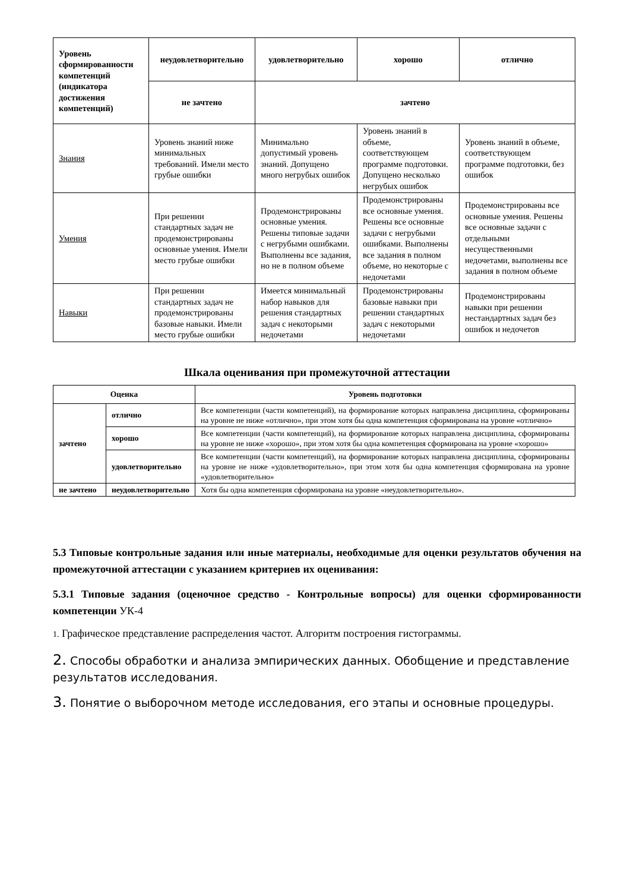| Уровень сформированности компетенций (индикатора достижения компетенций) | неудовлетворительно | удовлетворительно | хорошо | отлично |
| --- | --- | --- | --- | --- |
| | не зачтено | зачтено | | |
| Знания | Уровень знаний ниже минимальных требований. Имели место грубые ошибки | Минимально допустимый уровень знаний. Допущено много негрубых ошибок | Уровень знаний в объеме, соответствующем программе подготовки. Допущено несколько негрубых ошибок | Уровень знаний в объеме, соответствующем программе подготовки, без ошибок |
| Умения | При решении стандартных задач не продемонстрированы основные умения. Имели место грубые ошибки | Продемонстрированы основные умения. Решены типовые задачи с негрубыми ошибками. Выполнены все задания, но не в полном объеме | Продемонстрированы все основные умения. Решены все основные задачи с негрубыми ошибками. Выполнены все задания в полном объеме, но некоторые с недочетами | Продемонстрированы все основные умения. Решены все основные задачи с отдельными несущественными недочетами, выполнены все задания в полном объеме |
| Навыки | При решении стандартных задач не продемонстрированы базовые навыки. Имели место грубые ошибки | Имеется минимальный набор навыков для решения стандартных задач с некоторыми недочетами | Продемонстрированы базовые навыки при решении стандартных задач с некоторыми недочетами | Продемонстрированы навыки при решении нестандартных задач без ошибок и недочетов |
Шкала оценивания при промежуточной аттестации
| Оценка | | Уровень подготовки |
| --- | --- | --- |
| зачтено | отлично | Все компетенции (части компетенций), на формирование которых направлена дисциплина, сформированы на уровне не ниже «отлично», при этом хотя бы одна компетенция сформирована на уровне «отлично» |
| | хорошо | Все компетенции (части компетенций), на формирование которых направлена дисциплина, сформированы на уровне не ниже «хорошо», при этом хотя бы одна компетенция сформирована на уровне «хорошо» |
| | удовлетворительно | Все компетенции (части компетенций), на формирование которых направлена дисциплина, сформированы на уровне не ниже «удовлетворительно», при этом хотя бы одна компетенция сформирована на уровне «удовлетворительно» |
| не зачтено | неудовлетворительно | Хотя бы одна компетенция сформирована на уровне «неудовлетворительно». |
5.3 Типовые контрольные задания или иные материалы, необходимые для оценки результатов обучения на промежуточной аттестации с указанием критериев их оценивания:
5.3.1 Типовые задания (оценочное средство - Контрольные вопросы) для оценки сформированности компетенции УК-4
1. Графическое представление распределения частот. Алгоритм построения гистограммы.
2. Способы обработки и анализа эмпирических данных. Обобщение и представление результатов исследования.
3. Понятие о выборочном методе исследования, его этапы и основные процедуры.